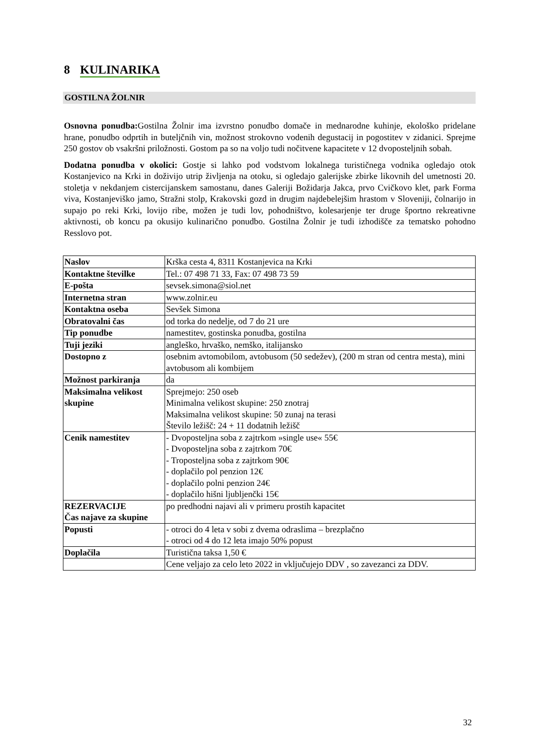8 KULINARIKA
GOSTILNA ŽOLNIR
Osnovna ponudba: Gostilna Žolnir ima izvrstno ponudbo domače in mednarodne kuhinje, ekološko pridelane hrane, ponudbo odprtih in buteljčnih vin, možnost strokovno vodenih degustacij in pogostitev v zidanici. Sprejme 250 gostov ob vsakršni priložnosti. Gostom pa so na voljo tudi nočitvene kapacitete v 12 dvoposteljnih sobah.
Dodatna ponudba v okolici: Gostje si lahko pod vodstvom lokalnega turističnega vodnika ogledajo otok Kostanjevico na Krki in doživijo utrip življenja na otoku, si ogledajo galerijske zbirke likovnih del umetnosti 20. stoletja v nekdanjem cistercijanskem samostanu, danes Galeriji Božidarja Jakca, prvo Cvičkovo klet, park Forma viva, Kostanjeviško jamo, Stražni stolp, Krakovski gozd in drugim najdebelejšim hrastom v Sloveniji, čolnarijo in supajo po reki Krki, lovijo ribe, možen je tudi lov, pohodništvo, kolesarjenje ter druge športno rekreativne aktivnosti, ob koncu pa okusijo kulinarično ponudbo. Gostilna Žolnir je tudi izhodišče za tematsko pohodno Resslovo pot.
| Naslov | Krška cesta 4, 8311 Kostanjevica na Krki |
| Kontaktne številke | Tel.: 07 498 71 33, Fax: 07 498 73 59 |
| E-pošta | sevsek.simona@siol.net |
| Internetna stran | www.zolnir.eu |
| Kontaktna oseba | Sevšek Simona |
| Obratovalni čas | od torka do nedelje, od 7 do 21 ure |
| Tip ponudbe | namestitev, gostinska ponudba, gostilna |
| Tuji jeziki | angleško, hrvaško, nemško, italijansko |
| Dostopno z | osebnim avtomobilom, avtobusom (50 sedežev), (200 m stran od centra mesta), mini avtobusom ali kombijem |
| Možnost parkiranja | da |
| Maksimalna velikost skupine | Sprejmejo: 250 oseb Minimalna velikost skupine: 250 znotraj Maksimalna velikost skupine: 50 zunaj na terasi Število ležišč: 24 + 11 dodatnih ležišč |
| Cenik namestitev | - Dvoposteljna soba z zajtrkom »single use« 55€ - Dvoposteljna soba z zajtrkom 70€ - Troposteljna soba z zajtrkom 90€ - doplačilo pol penzion 12€ - doplačilo polni penzion 24€ - doplačilo hišni ljubljenčki 15€ |
| REZERVACIJE Čas najave za skupine | po predhodni najavi ali v primeru prostih kapacitet |
| Popusti | - otroci do 4 leta v sobi z dvema odraslima – brezplačno - otroci od 4 do 12 leta imajo 50% popust |
| Doplačila | Turistična taksa 1,50 € |
| | Cene veljajo za celo leto 2022 in vključujejo DDV , so zavezanci za DDV. |
32